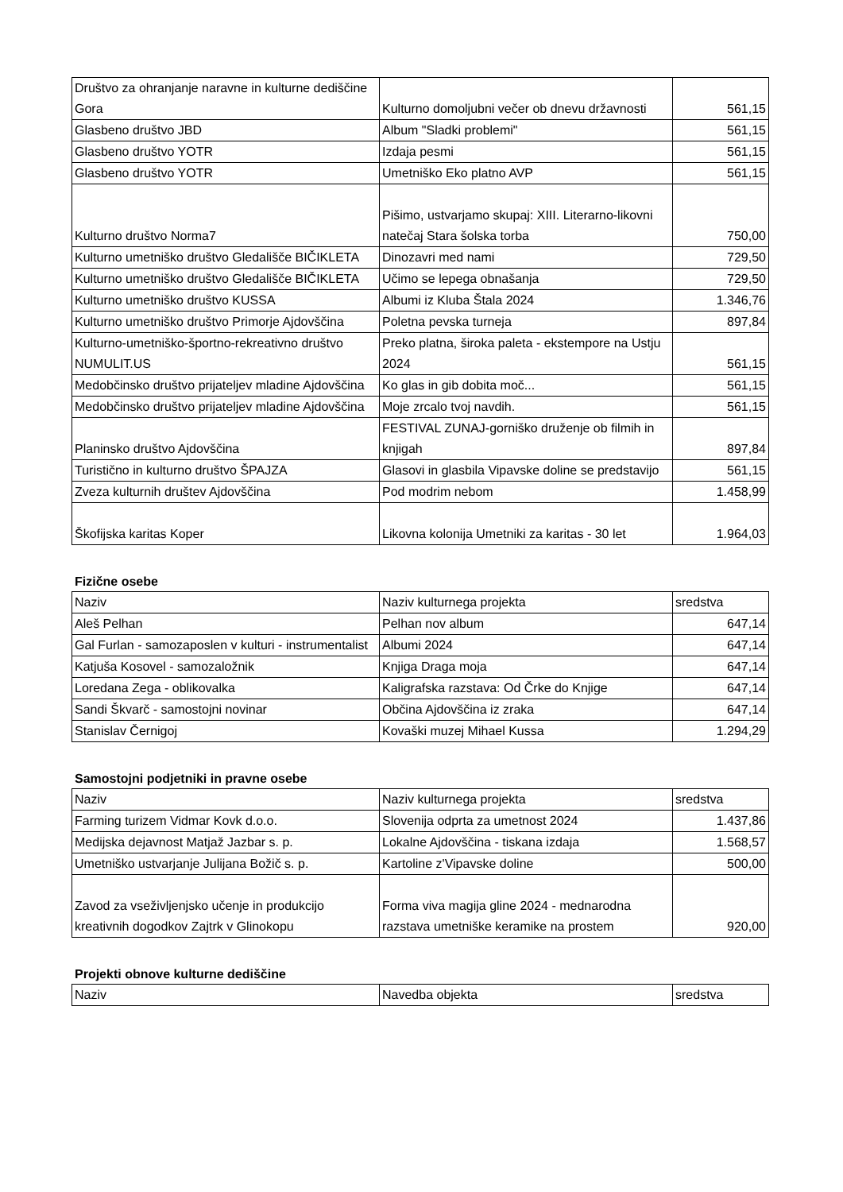| Društvo za ohranjanje naravne in kulturne dediščine Gora | Kulturno domoljubni večer ob dnevu državnosti | 561,15 |
| Glasbeno društvo JBD | Album "Sladki problemi" | 561,15 |
| Glasbeno društvo YOTR | Izdaja pesmi | 561,15 |
| Glasbeno društvo YOTR | Umetniško Eko platno AVP | 561,15 |
| Kulturno društvo Norma7 | Pišimo, ustvarjamo skupaj: XIII. Literarno-likovni natečaj Stara šolska torba | 750,00 |
| Kulturno umetniško društvo Gledališče BIČIKLETA | Dinozavri med nami | 729,50 |
| Kulturno umetniško društvo Gledališče BIČIKLETA | Učimo se lepega obnašanja | 729,50 |
| Kulturno umetniško društvo KUSSA | Albumi iz Kluba Štala 2024 | 1.346,76 |
| Kulturno umetniško društvo Primorje Ajdovščina | Poletna pevska turneja | 897,84 |
| Kulturno-umetniško-športno-rekreativno društvo NUMULIT.US | Preko platna, široka paleta - ekstempore na Ustju 2024 | 561,15 |
| Medobčinsko društvo prijateljev mladine Ajdovščina | Ko glas in gib dobita moč... | 561,15 |
| Medobčinsko društvo prijateljev mladine Ajdovščina | Moje zrcalo tvoj navdih. | 561,15 |
| Planinsko društvo Ajdovščina | FESTIVAL ZUNAJ-gorniško druženje ob filmih in knjigah | 897,84 |
| Turistično in kulturno društvo ŠPAJZA | Glasovi in glasbila Vipavske doline se predstavijo | 561,15 |
| Zveza kulturnih društev Ajdovščina | Pod modrim nebom | 1.458,99 |
| Škofijska karitas Koper | Likovna kolonija Umetniki za karitas - 30 let | 1.964,03 |
Fizične osebe
| Naziv | Naziv kulturnega projekta | sredstva |
| --- | --- | --- |
| Aleš Pelhan | Pelhan nov album | 647,14 |
| Gal Furlan - samozaposlen v kulturi - instrumentalist | Albumi 2024 | 647,14 |
| Katjuša Kosovel - samozaložnik | Knjiga Draga moja | 647,14 |
| Loredana Zega - oblikovalka | Kaligrafska razstava: Od Črke do Knjige | 647,14 |
| Sandi Škvarč - samostojni novinar | Občina Ajdovščina iz zraka | 647,14 |
| Stanislav Černigoj | Kovaški muzej Mihael Kussa | 1.294,29 |
Samostojni podjetniki in pravne osebe
| Naziv | Naziv kulturnega projekta | sredstva |
| --- | --- | --- |
| Farming turizem Vidmar Kovk d.o.o. | Slovenija odprta za umetnost 2024 | 1.437,86 |
| Medijska dejavnost Matjaž Jazbar s. p. | Lokalne Ajdovščina - tiskana izdaja | 1.568,57 |
| Umetniško ustvarjanje Julijana Božič s. p. | Kartoline z'Vipavske doline | 500,00 |
| Zavod za vseživljenjsko učenje in produkcijo kreativnih dogodkov Zajtrk v Glinokopu | Forma viva magija gline 2024 - mednarodna razstava umetniške keramike na prostem | 920,00 |
Projekti obnove kulturne dediščine
| Naziv | Navedba objekta | sredstva |
| --- | --- | --- |